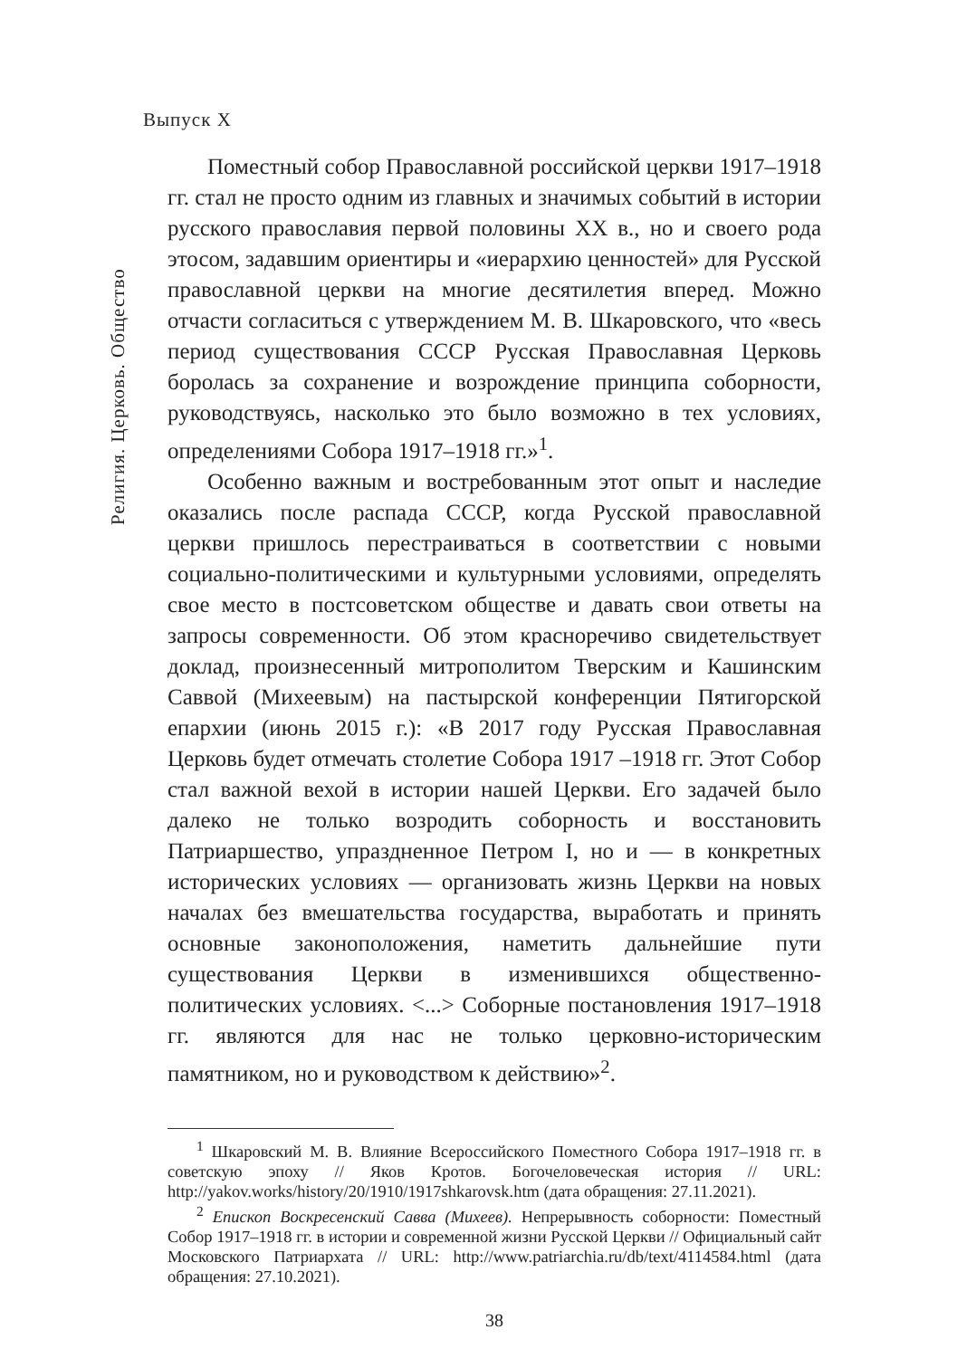Религия. Церковь. Общество
Выпуск X
Поместный собор Православной российской церкви 1917–1918 гг. стал не просто одним из главных и значимых событий в истории русского православия первой половины XX в., но и своего рода этосом, задавшим ориентиры и «иерархию ценностей» для Русской православной церкви на многие десятилетия вперед. Можно отчасти согласиться с утверждением М. В. Шкаровского, что «весь период существования СССР Русская Православная Церковь боролась за сохранение и возрождение принципа соборности, руководствуясь, насколько это было возможно в тех условиях, определениями Собора 1917–1918 гг.»<sup>1</sup>.
Особенно важным и востребованным этот опыт и наследие оказались после распада СССР, когда Русской православной церкви пришлось перестраиваться в соответствии с новыми социально-политическими и культурными условиями, определять свое место в постсоветском обществе и давать свои ответы на запросы современности. Об этом красноречиво свидетельствует доклад, произнесенный митрополитом Тверским и Кашинским Саввой (Михеевым) на пастырской конференции Пятигорской епархии (июнь 2015 г.): «В 2017 году Русская Православная Церковь будет отмечать столетие Собора 1917 –1918 гг. Этот Собор стал важной вехой в истории нашей Церкви. Его задачей было далеко не только возродить соборность и восстановить Патриаршество, упраздненное Петром I, но и — в конкретных исторических условиях — организовать жизнь Церкви на новых началах без вмешательства государства, выработать и принять основные законоположения, наметить дальнейшие пути существования Церкви в изменившихся общественно-политических условиях. <...> Соборные постановления 1917–1918 гг. являются для нас не только церковно-историческим памятником, но и руководством к действию»<sup>2</sup>.
<sup>1</sup> Шкаровский М. В. Влияние Всероссийского Поместного Собора 1917–1918 гг. в советскую эпоху // Яков Кротов. Богочеловеческая история // URL: http://yakov.works/history/20/1910/1917shkarovsk.htm (дата обращения: 27.11.2021).
<sup>2</sup> Епископ Воскресенский Савва (Михеев). Непрерывность соборности: Поместный Собор 1917–1918 гг. в истории и современной жизни Русской Церкви // Официальный сайт Московского Патриархата // URL: http://www.patriarchia.ru/db/text/4114584.html (дата обращения: 27.10.2021).
38